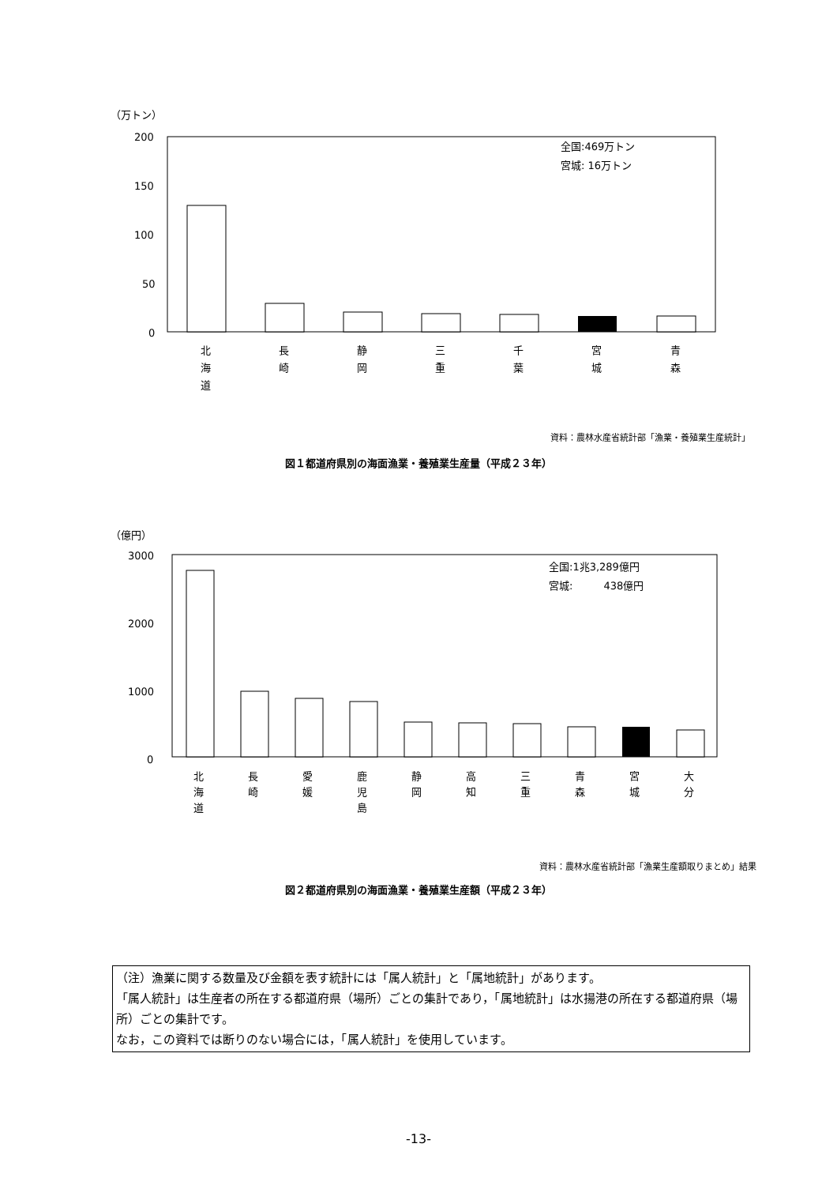（万トン）
200
150
100
50
0
全国:469万トン
宮城: 16万トン
北
海
道
長
崎
静
岡
三
重
千
葉
宮
城
青
森
資料：農林水産省統計部「漁業・養殖業生産統計」
図１都道府県別の海面漁業・養殖業生産量（平成２３年）
（億円）
3000
2000
1000
0
全国:1兆3,289億円
宮城:　　　438億円
北
海
道
長
崎
愛
媛
鹿
児
島
静
岡
高
知
三
重
青
森
宮
城
大
分
資料：農林水産省統計部「漁業生産額取りまとめ」結果
図２都道府県別の海面漁業・養殖業生産額（平成２３年）
（注）漁業に関する数量及び金額を表す統計には「属人統計」と「属地統計」があります。
「属人統計」は生産者の所在する都道府県（場所）ごとの集計であり，「属地統計」は水揚港の所在する都道府県（場所）ごとの集計です。
なお，この資料では断りのない場合には，「属人統計」を使用しています。
-13-